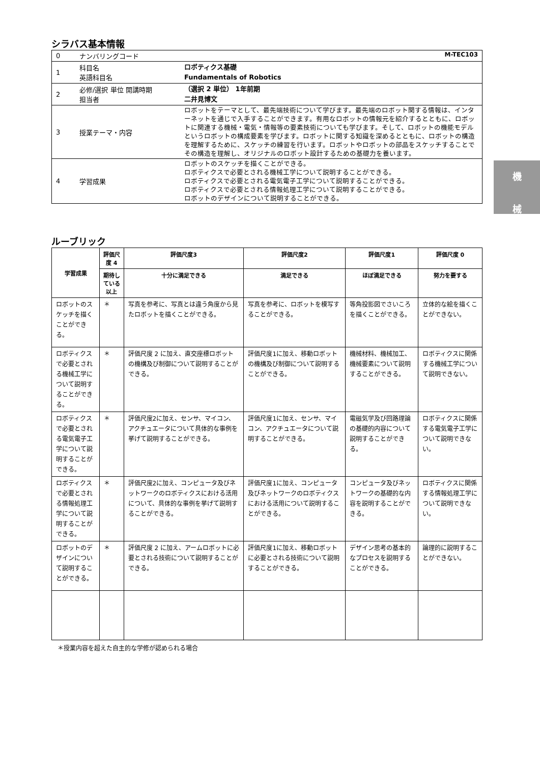シラバス基本情報
| 0 | ナンバリングコード M-TEC103 | |
| 1 | 科目名 英語科目名 | ロボティクス基礎 Fundamentals of Robotics |
| 2 | 必修/選択 単位 開講時期 担当者 | （選択 2 単位） 1年前期 二井見博文 |
| 3 | 授業テーマ・内容 | ロボットをテーマとして、最先端技術について学びます。最先端のロボット関する情報は、インターネットを通じで入手することができます。有用なロボットの情報元を紹介するとともに、ロボットに関連する機械・電気・情報等の要素技術についても学びます。そして、ロボットの機能モデルというロボットの構成要素を学びます。ロボットに関する知識を深めるとともに、ロボットの構造を理解するために、スケッチの練習を行います。ロボットやロボットの部品をスケッチすることでその構造を理解し、オリジナルのロボット設計するための基礎力を養います。 |
| 4 | 学習成果 | ロボットのスケッチを描くことができる。 ロボティクスで必要とされる機械工学について説明することができる。 ロボティクスで必要とされる電気電子工学について説明することができる。 ロボティクスで必要とされる情報処理工学について説明することができる。 ロボットのデザインについて説明することができる。 |
ルーブリック
| 学習成果 | 評価尺度 4 | 評価尺度3 | 評価尺度2 | 評価尺度1 | 評価尺度 0 |
| --- | --- | --- | --- | --- | --- |
| | 期待している以上 | 十分に満足できる | 満足できる | ほぼ満足できる | 努力を要する |
| ロボットのスケッチを描くことができる。 | ＊ | 写真を参考に、写真とは違う角度から見たロボットを描くことができる。 | 写真を参考に、ロボットを模写することができる。 | 等角投影図でさいころを描くことができる。 | 立体的な絵を描くことができない。 |
| ロボティクスで必要とされる機械工学について説明することができる。 | ＊ | 評価尺度 2 に加え、直交座標ロボットの機構及び制御について説明することができる。 | 評価尺度1に加え、移動ロボットの機構及び制御について説明することができる。 | 機械材料、機械加工、機械要素について説明することができる。 | ロボティクスに関係する機械工学について説明できない。 |
| ロボティクスで必要とされる電気電子工学について説明することができる。 | ＊ | 評価尺度2に加え、センサ、マイコン、アクチュエータについて具体的な事例を挙げて説明することができる。 | 評価尺度1に加え、センサ、マイコン、アクチュエータについて説明することができる。 | 電磁気学及び回路理論の基礎的内容について説明することができる。 | ロボティクスに関係する電気電子工学について説明できない。 |
| ロボティクスで必要とされる情報処理工学について説明することができる。 | ＊ | 評価尺度2に加え、コンピュータ及びネットワークのロボティクスにおける活用について、具体的な事例を挙げて説明することができる。 | 評価尺度1に加え、コンピュータ及びネットワークのロボティクスにおける活用について説明することができる。 | コンピュータ及びネットワークの基礎的な内容を説明することができる。 | ロボティクスに関係する情報処理工学について説明できない。 |
| ロボットのデザインについて説明することができる。 | ＊ | 評価尺度 2 に加え、アームロボットに必要とされる技術について説明することができる。 | 評価尺度1に加え、移動ロボットに必要とされる技術について説明することができる。 | デザイン思考の基本的なプロセスを説明することができる。 | 論理的に説明することができない。 |
＊授業内容を超えた自主的な学修が認められる場合
機
械